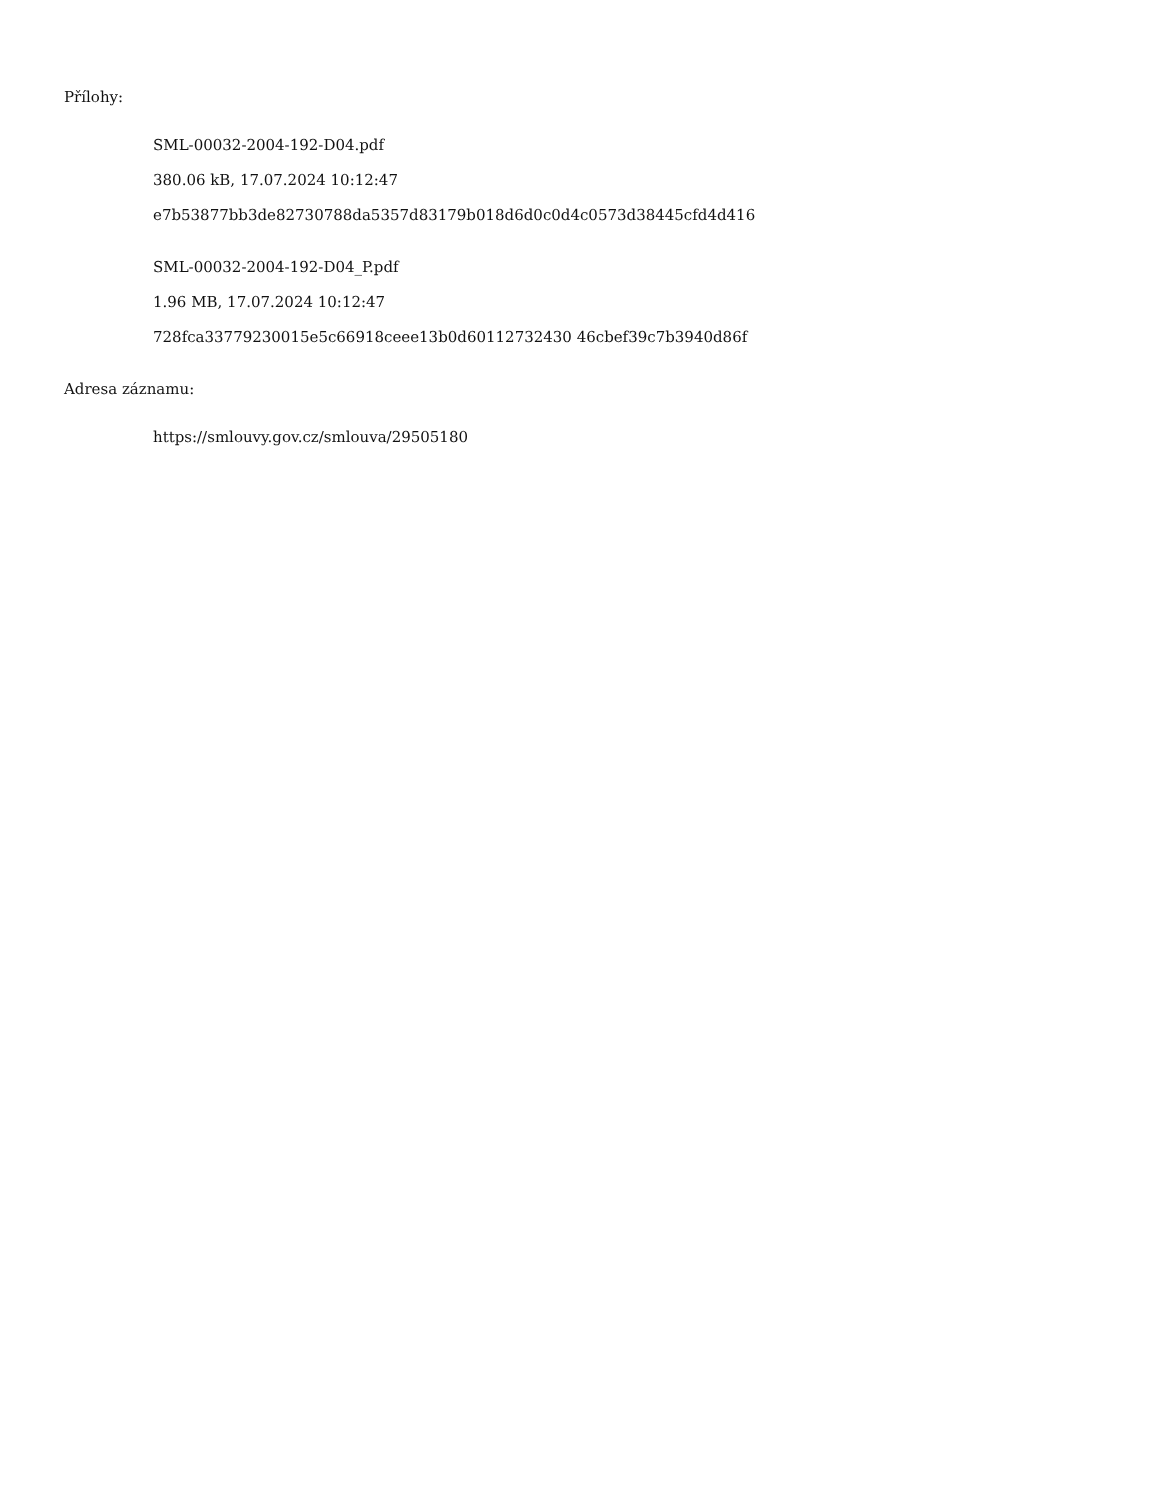Přílohy:
SML-00032-2004-192-D04.pdf
380.06 kB, 17.07.2024 10:12:47
e7b53877bb3de82730788da5357d83179b018d6d0c0d4c0573d38445cfd4d416
SML-00032-2004-192-D04_P.pdf
1.96 MB, 17.07.2024 10:12:47
728fca33779230015e5c66918ceee13b0d60112732430 46cbef39c7b3940d86f
Adresa záznamu:
https://smlouvy.gov.cz/smlouva/29505180